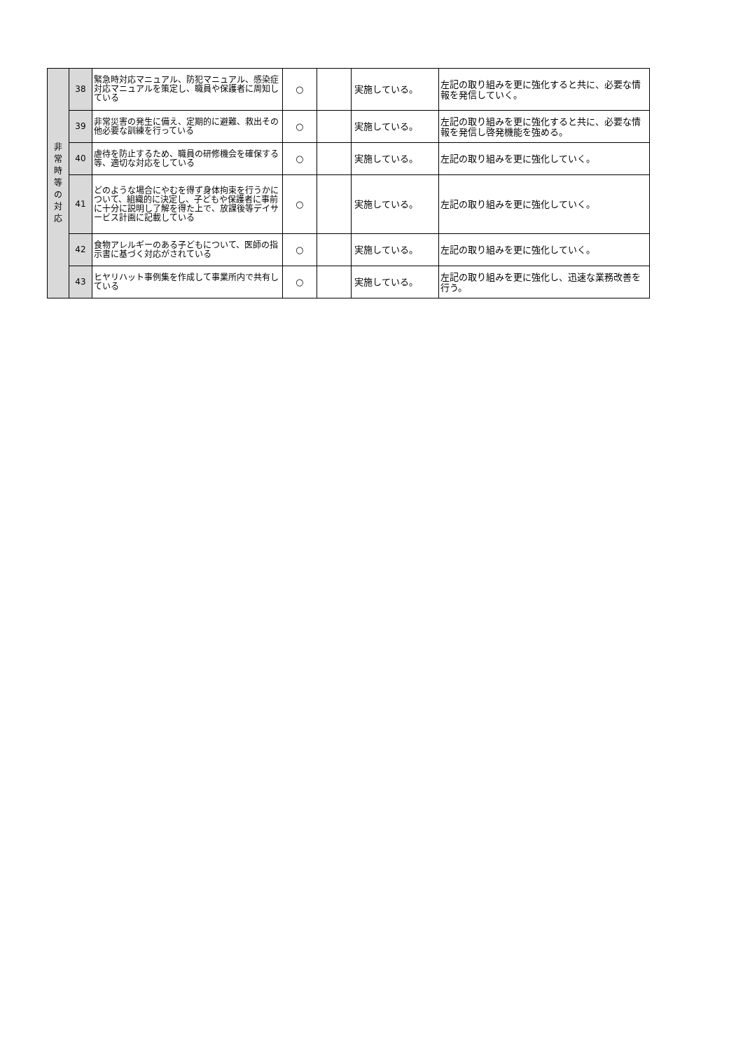| 非 常 時 等 の 対 応 | 38 | 緊急時対応マニュアル、防犯マニュアル、感染症対応マニュアルを策定し、職員や保護者に周知している | ○ | | 実施している。 | 左記の取り組みを更に強化すると共に、必要な情報を発信していく。 |
| | 39 | 非常災害の発生に備え、定期的に避難、救出その他必要な訓練を行っている | ○ | | 実施している。 | 左記の取り組みを更に強化すると共に、必要な情報を発信し啓発機能を強める。 |
| | 40 | 虐待を防止するため、職員の研修機会を確保する等、適切な対応をしている | ○ | | 実施している。 | 左記の取り組みを更に強化していく。 |
| | 41 | どのような場合にやむを得ず身体拘束を行うかについて、組織的に決定し、子どもや保護者に事前に十分に説明し了解を得た上で、放課後等デイサービス計画に記載している | ○ | | 実施している。 | 左記の取り組みを更に強化していく。 |
| | 42 | 食物アレルギーのある子どもについて、医師の指示書に基づく対応がされている | ○ | | 実施している。 | 左記の取り組みを更に強化していく。 |
| | 43 | ヒヤリハット事例集を作成して事業所内で共有している | ○ | | 実施している。 | 左記の取り組みを更に強化し、迅速な業務改善を行う。 |